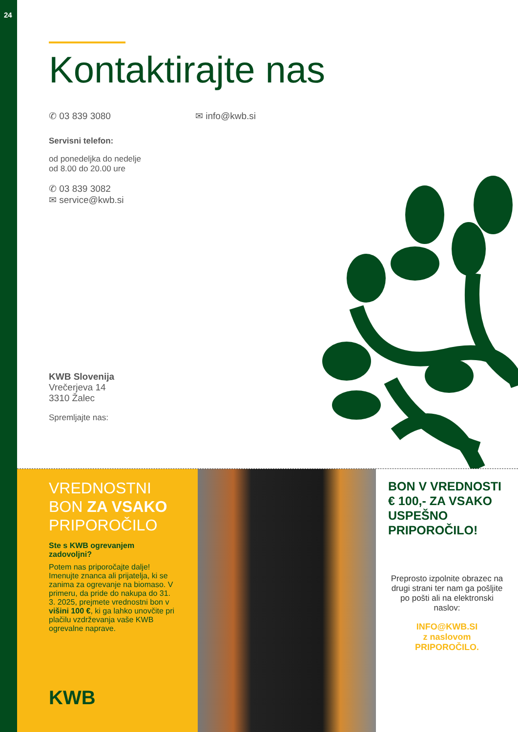24
Kontaktirajte nas
✆ 03 839 3080 ✉ info@kwb.si
Servisni telefon:
od ponedeljka do nedelje
od 8.00 do 20.00 ure
✆ 03 839 3082
✉ service@kwb.si
KWB Slovenija
Vrečerjeva 14
3310 Žalec
Spremljajte nas:
VREDNOSTNI
BON ZA VSAKO
PRIPOROČILO
Ste s KWB ogrevanjem zadovoljni?
Potem nas priporočajte dalje! Imenujte znanca ali prijatelja, ki se zanima za ogrevanje na biomaso. V primeru, da pride do nakupa do 31. 3. 2025, prejmete vrednostni bon v višini 100 €, ki ga lahko unovčite pri plačilu vzdrževanja vaše KWB ogrevalne naprave.
KWB
BON V VREDNOSTI € 100,- ZA VSAKO USPEŠNO PRIPOROČILO!
Preprosto izpolnite obrazec na drugi strani ter nam ga pošljite po pošti ali na elektronski naslov:
INFO@KWB.SI
z naslovom
PRIPOROČILO.